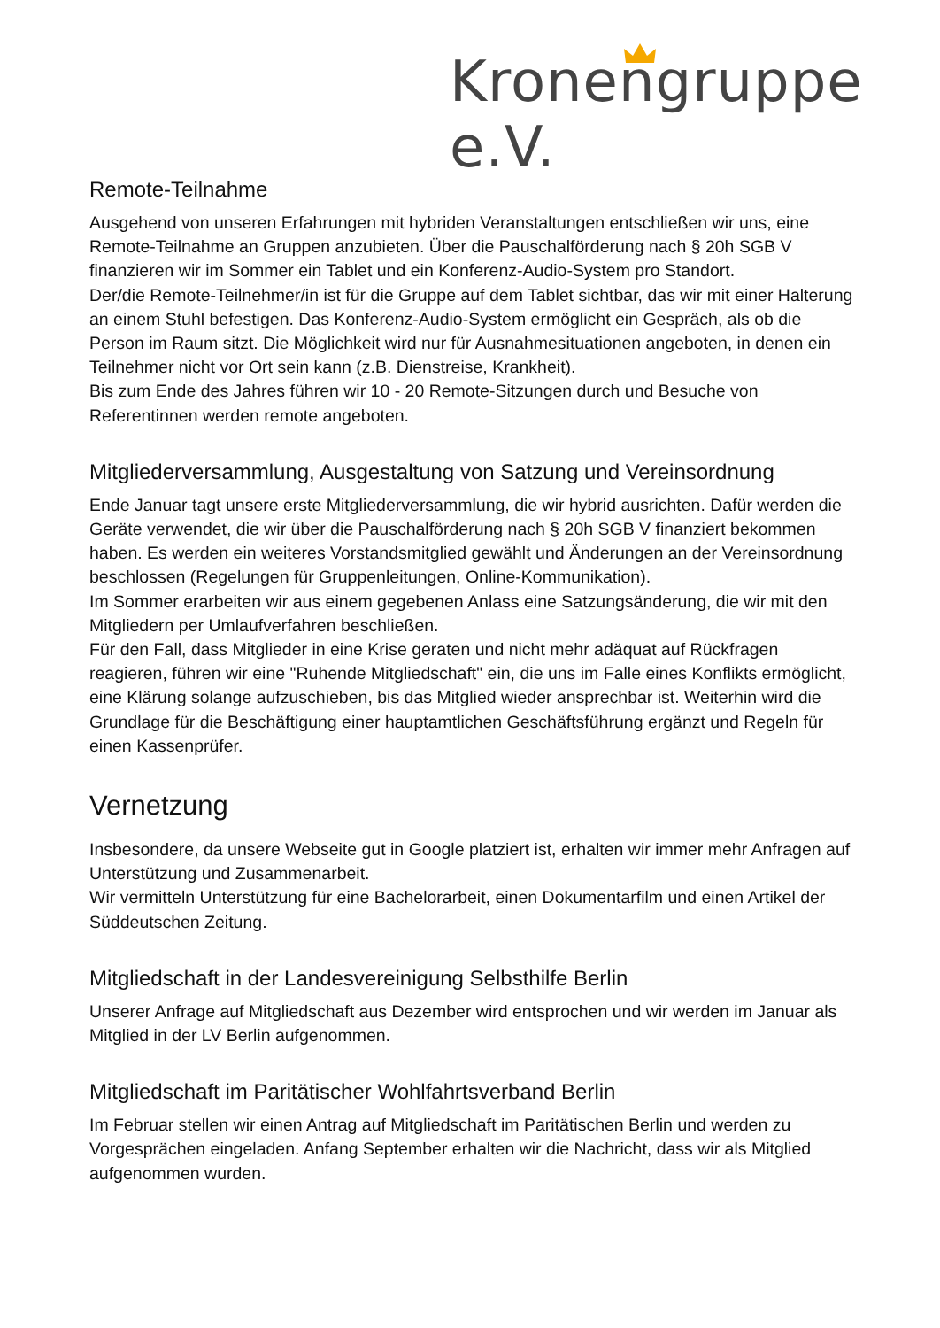Kronengruppe e.V.
Remote-Teilnahme
Ausgehend von unseren Erfahrungen mit hybriden Veranstaltungen entschließen wir uns, eine Remote-Teilnahme an Gruppen anzubieten. Über die Pauschalförderung nach § 20h SGB V finanzieren wir im Sommer ein Tablet und ein Konferenz-Audio-System pro Standort.
Der/die Remote-Teilnehmer/in ist für die Gruppe auf dem Tablet sichtbar, das wir mit einer Halterung an einem Stuhl befestigen. Das Konferenz-Audio-System ermöglicht ein Gespräch, als ob die Person im Raum sitzt. Die Möglichkeit wird nur für Ausnahmesituationen angeboten, in denen ein Teilnehmer nicht vor Ort sein kann (z.B. Dienstreise, Krankheit).
Bis zum Ende des Jahres führen wir 10 - 20 Remote-Sitzungen durch und Besuche von Referentinnen werden remote angeboten.
Mitgliederversammlung, Ausgestaltung von Satzung und Vereinsordnung
Ende Januar tagt unsere erste Mitgliederversammlung, die wir hybrid ausrichten. Dafür werden die Geräte verwendet, die wir über die Pauschalförderung nach § 20h SGB V finanziert bekommen haben. Es werden ein weiteres Vorstandsmitglied gewählt und Änderungen an der Vereinsordnung beschlossen (Regelungen für Gruppenleitungen, Online-Kommunikation).
Im Sommer erarbeiten wir aus einem gegebenen Anlass eine Satzungsänderung, die wir mit den Mitgliedern per Umlaufverfahren beschließen.
Für den Fall, dass Mitglieder in eine Krise geraten und nicht mehr adäquat auf Rückfragen reagieren, führen wir eine "Ruhende Mitgliedschaft" ein, die uns im Falle eines Konflikts ermöglicht, eine Klärung solange aufzuschieben, bis das Mitglied wieder ansprechbar ist. Weiterhin wird die Grundlage für die Beschäftigung einer hauptamtlichen Geschäftsführung ergänzt und Regeln für einen Kassenprüfer.
Vernetzung
Insbesondere, da unsere Webseite gut in Google platziert ist, erhalten wir immer mehr Anfragen auf Unterstützung und Zusammenarbeit.
Wir vermitteln Unterstützung für eine Bachelorarbeit, einen Dokumentarfilm und einen Artikel der Süddeutschen Zeitung.
Mitgliedschaft in der Landesvereinigung Selbsthilfe Berlin
Unserer Anfrage auf Mitgliedschaft aus Dezember wird entsprochen und wir werden im Januar als Mitglied in der LV Berlin aufgenommen.
Mitgliedschaft im Paritätischer Wohlfahrtsverband Berlin
Im Februar stellen wir einen Antrag auf Mitgliedschaft im Paritätischen Berlin und werden zu Vorgesprächen eingeladen. Anfang September erhalten wir die Nachricht, dass wir als Mitglied aufgenommen wurden.